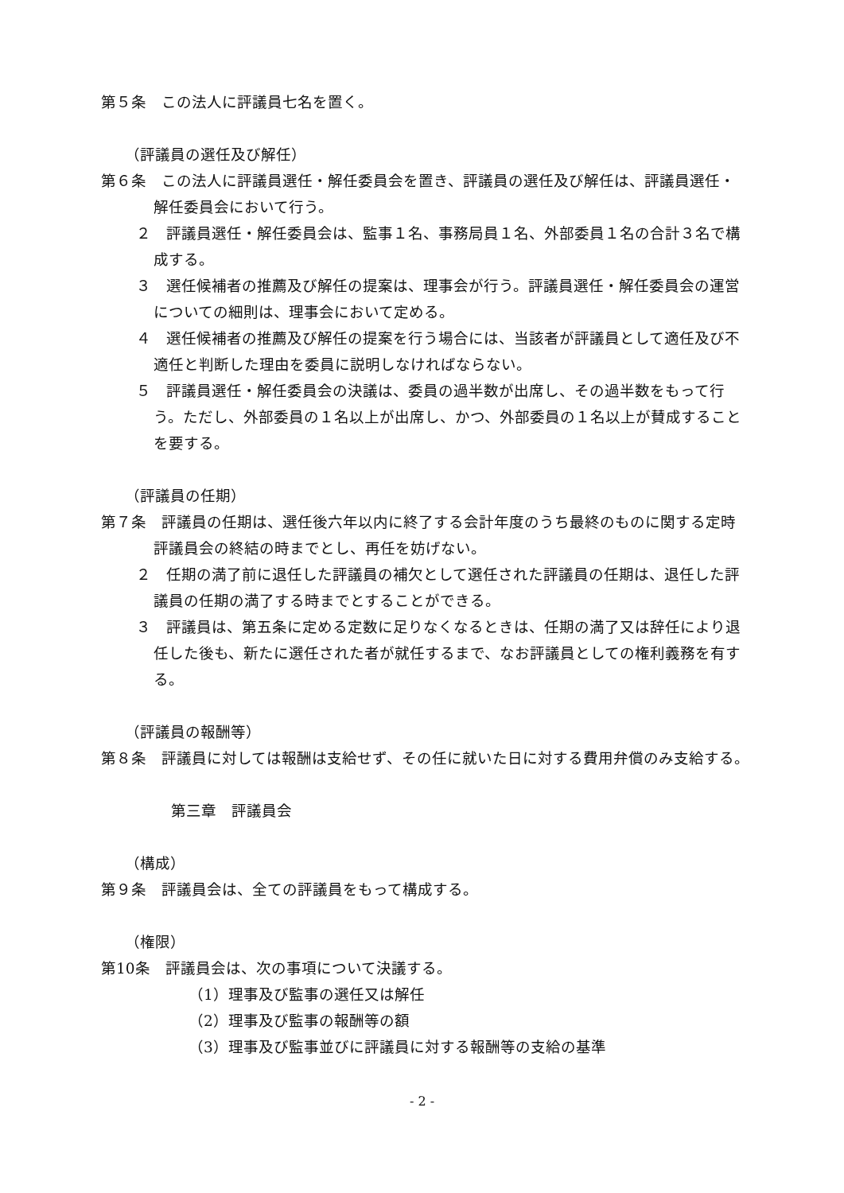第５条　この法人に評議員七名を置く。
（評議員の選任及び解任）
第６条　この法人に評議員選任・解任委員会を置き、評議員の選任及び解任は、評議員選任・解任委員会において行う。
２　評議員選任・解任委員会は、監事１名、事務局員１名、外部委員１名の合計３名で構成する。
３　選任候補者の推薦及び解任の提案は、理事会が行う。評議員選任・解任委員会の運営についての細則は、理事会において定める。
４　選任候補者の推薦及び解任の提案を行う場合には、当該者が評議員として適任及び不適任と判断した理由を委員に説明しなければならない。
５　評議員選任・解任委員会の決議は、委員の過半数が出席し、その過半数をもって行う。ただし、外部委員の１名以上が出席し、かつ、外部委員の１名以上が賛成することを要する。
（評議員の任期）
第７条　評議員の任期は、選任後六年以内に終了する会計年度のうち最終のものに関する定時評議員会の終結の時までとし、再任を妨げない。
２　任期の満了前に退任した評議員の補欠として選任された評議員の任期は、退任した評議員の任期の満了する時までとすることができる。
３　評議員は、第五条に定める定数に足りなくなるときは、任期の満了又は辞任により退任した後も、新たに選任された者が就任するまで、なお評議員としての権利義務を有する。
（評議員の報酬等）
第８条　評議員に対しては報酬は支給せず、その任に就いた日に対する費用弁償のみ支給する。
第三章　評議員会
（構成）
第９条　評議員会は、全ての評議員をもって構成する。
（権限）
第10条　評議員会は、次の事項について決議する。
（1）理事及び監事の選任又は解任
（2）理事及び監事の報酬等の額
（3）理事及び監事並びに評議員に対する報酬等の支給の基準
- 2 -